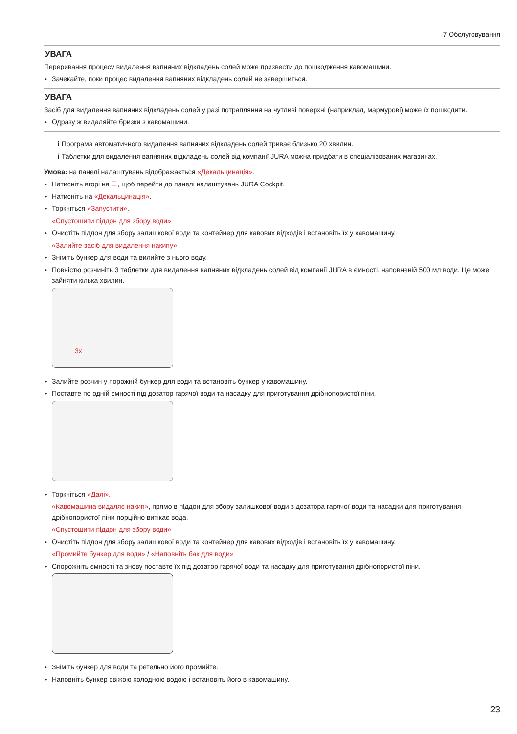7 Обслуговування
УВАГА
Переривання процесу видалення вапняних відкладень солей може призвести до пошкодження кавомашини.
▸ Зачекайте, поки процес видалення вапняних відкладень солей не завершиться.
УВАГА
Засіб для видалення вапняних відкладень солей у разі потрапляння на чутливі поверхні (наприклад, мармурові) може їх пошкодити.
▸ Одразу ж видаляйте бризки з кавомашини.
i Програма автоматичного видалення вапняних відкладень солей триває близько 20 хвилин.
i Таблетки для видалення вапняних відкладень солей від компанії JURA можна придбати в спеціалізованих магазинах.
Умова: на панелі налаштувань відображається «Декальцинація».
▸ Натисніть вгорі на ☰, щоб перейти до панелі налаштувань JURA Cockpit.
▸ Натисніть на «Декальцинація».
▸ Торкніться «Запустити».
«Спустошити піддон для збору води»
▸ Очистіть піддон для збору залишкової води та контейнер для кавових відходів і встановіть їх у кавомашину.
«Залийте засіб для видалення накипу»
▸ Зніміть бункер для води та вилийте з нього воду.
▸ Повністю розчиніть 3 таблетки для видалення вапняних відкладень солей від компанії JURA в ємності, наповненій 500 мл води. Це може зайняти кілька хвилин.
3x
▸ Залийте розчин у порожній бункер для води та встановіть бункер у кавомашину.
▸ Поставте по одній ємності під дозатор гарячої води та насадку для приготування дрібнопористої піни.
▸ Торкніться «Далі».
«Кавомашина видаляє накип», прямо в піддон для збору залишкової води з дозатора гарячої води та насадки для приготування дрібнопористої піни порційно витікає вода.
«Спустошити піддон для збору води»
▸ Очистіть піддон для збору залишкової води та контейнер для кавових відходів і встановіть їх у кавомашину.
«Промийте бункер для води» / «Наповніть бак для води»
▸ Спорожніть ємності та знову поставте їх під дозатор гарячої води та насадку для приготування дрібнопористої піни.
▸ Зніміть бункер для води та ретельно його промийте.
▸ Наповніть бункер свіжою холодною водою і встановіть його в кавомашину.
23